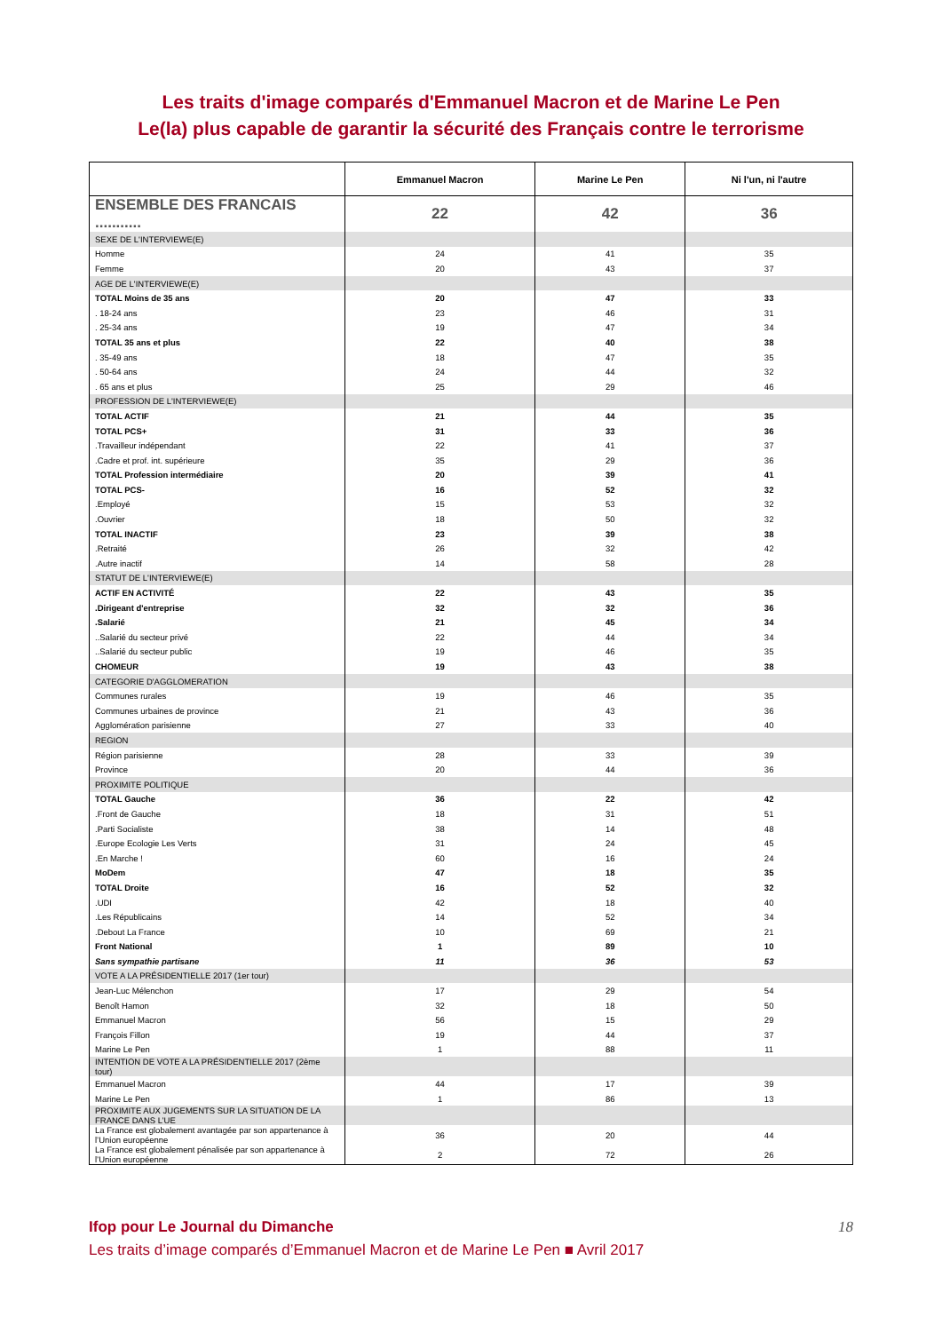Les traits d'image comparés d'Emmanuel Macron et de Marine Le Pen
Le(la) plus capable de garantir la sécurité des Français contre le terrorisme
| | Emmanuel Macron | Marine Le Pen | Ni l'un, ni l'autre |
| --- | --- | --- | --- |
| ENSEMBLE DES FRANCAIS ........... | 22 | 42 | 36 |
| SEXE DE L'INTERVIEWE(E) | | | |
| Homme | 24 | 41 | 35 |
| Femme | 20 | 43 | 37 |
| AGE DE L'INTERVIEWE(E) | | | |
| TOTAL Moins de 35 ans | 20 | 47 | 33 |
| . 18-24 ans | 23 | 46 | 31 |
| . 25-34 ans | 19 | 47 | 34 |
| TOTAL 35 ans et plus | 22 | 40 | 38 |
| . 35-49 ans | 18 | 47 | 35 |
| . 50-64 ans | 24 | 44 | 32 |
| . 65 ans et plus | 25 | 29 | 46 |
| PROFESSION DE L'INTERVIEWE(E) | | | |
| TOTAL ACTIF | 21 | 44 | 35 |
| TOTAL PCS+ | 31 | 33 | 36 |
| .Travailleur indépendant | 22 | 41 | 37 |
| .Cadre et prof. int. supérieure | 35 | 29 | 36 |
| TOTAL Profession intermédiaire | 20 | 39 | 41 |
| TOTAL PCS- | 16 | 52 | 32 |
| .Employé | 15 | 53 | 32 |
| .Ouvrier | 18 | 50 | 32 |
| TOTAL INACTIF | 23 | 39 | 38 |
| .Retraité | 26 | 32 | 42 |
| .Autre inactif | 14 | 58 | 28 |
| STATUT DE L'INTERVIEWE(E) | | | |
| ACTIF EN ACTIVITÉ | 22 | 43 | 35 |
| .Dirigeant d'entreprise | 32 | 32 | 36 |
| .Salarié | 21 | 45 | 34 |
| ..Salarié du secteur privé | 22 | 44 | 34 |
| ..Salarié du secteur public | 19 | 46 | 35 |
| CHOMEUR | 19 | 43 | 38 |
| CATEGORIE D'AGGLOMERATION | | | |
| Communes rurales | 19 | 46 | 35 |
| Communes urbaines de province | 21 | 43 | 36 |
| Agglomération parisienne | 27 | 33 | 40 |
| REGION | | | |
| Région parisienne | 28 | 33 | 39 |
| Province | 20 | 44 | 36 |
| PROXIMITE POLITIQUE | | | |
| TOTAL Gauche | 36 | 22 | 42 |
| .Front de Gauche | 18 | 31 | 51 |
| .Parti Socialiste | 38 | 14 | 48 |
| .Europe Ecologie Les Verts | 31 | 24 | 45 |
| .En Marche ! | 60 | 16 | 24 |
| MoDem | 47 | 18 | 35 |
| TOTAL Droite | 16 | 52 | 32 |
| .UDI | 42 | 18 | 40 |
| .Les Républicains | 14 | 52 | 34 |
| .Debout La France | 10 | 69 | 21 |
| Front National | 1 | 89 | 10 |
| Sans sympathie partisane | 11 | 36 | 53 |
| VOTE A LA PRÉSIDENTIELLE 2017 (1er tour) | | | |
| Jean-Luc Mélenchon | 17 | 29 | 54 |
| Benoît Hamon | 32 | 18 | 50 |
| Emmanuel Macron | 56 | 15 | 29 |
| François Fillon | 19 | 44 | 37 |
| Marine Le Pen | 1 | 88 | 11 |
| INTENTION DE VOTE A LA PRÉSIDENTIELLE 2017 (2ème tour) | | | |
| Emmanuel Macron | 44 | 17 | 39 |
| Marine Le Pen | 1 | 86 | 13 |
| PROXIMITE AUX JUGEMENTS SUR LA SITUATION DE LA FRANCE DANS L’UE | | | |
| La France est globalement avantagée par son appartenance à l’Union européenne | 36 | 20 | 44 |
| La France est globalement pénalisée par son appartenance à l’Union européenne | 2 | 72 | 26 |
Ifop pour Le Journal du Dimanche 18
Les traits d’image comparés d’Emmanuel Macron et de Marine Le Pen ■ Avril 2017